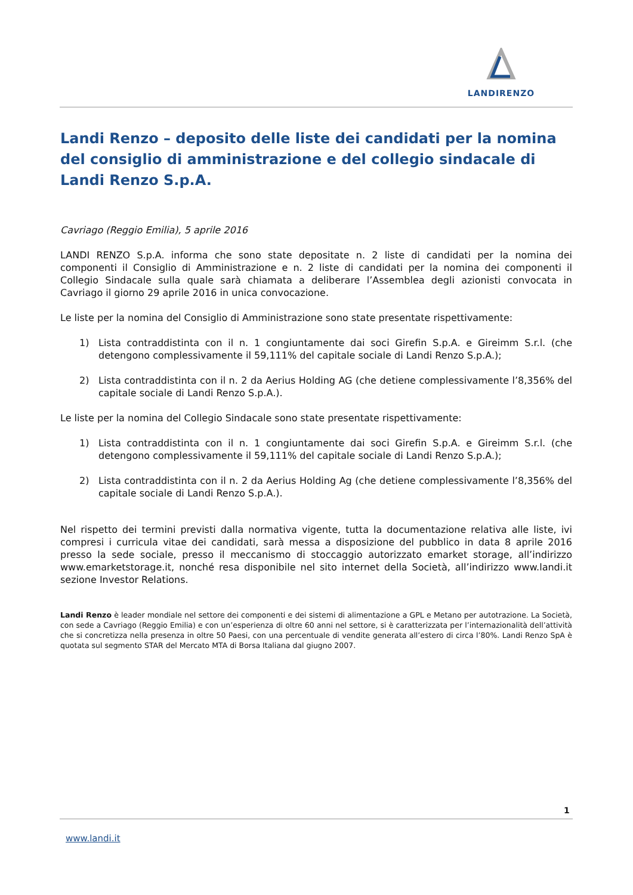LANDIRENZO
Landi Renzo – deposito delle liste dei candidati per la nomina del consiglio di amministrazione e del collegio sindacale di Landi Renzo S.p.A.
Cavriago (Reggio Emilia), 5 aprile 2016
LANDI RENZO S.p.A. informa che sono state depositate n. 2 liste di candidati per la nomina dei componenti il Consiglio di Amministrazione e n. 2 liste di candidati per la nomina dei componenti il Collegio Sindacale sulla quale sarà chiamata a deliberare l’Assemblea degli azionisti convocata in Cavriago il giorno 29 aprile 2016 in unica convocazione.
Le liste per la nomina del Consiglio di Amministrazione sono state presentate rispettivamente:
1) Lista contraddistinta con il n. 1 congiuntamente dai soci Girefin S.p.A. e Gireimm S.r.l. (che detengono complessivamente il 59,111% del capitale sociale di Landi Renzo S.p.A.);
2) Lista contraddistinta con il n. 2 da Aerius Holding AG (che detiene complessivamente l’8,356% del capitale sociale di Landi Renzo S.p.A.).
Le liste per la nomina del Collegio Sindacale sono state presentate rispettivamente:
1) Lista contraddistinta con il n. 1 congiuntamente dai soci Girefin S.p.A. e Gireimm S.r.l. (che detengono complessivamente il 59,111% del capitale sociale di Landi Renzo S.p.A.);
2) Lista contraddistinta con il n. 2 da Aerius Holding Ag (che detiene complessivamente l’8,356% del capitale sociale di Landi Renzo S.p.A.).
Nel rispetto dei termini previsti dalla normativa vigente, tutta la documentazione relativa alle liste, ivi compresi i curricula vitae dei candidati, sarà messa a disposizione del pubblico in data 8 aprile 2016 presso la sede sociale, presso il meccanismo di stoccaggio autorizzato emarket storage, all’indirizzo www.emarketstorage.it, nonché resa disponibile nel sito internet della Società, all’indirizzo www.landi.it sezione Investor Relations.
Landi Renzo è leader mondiale nel settore dei componenti e dei sistemi di alimentazione a GPL e Metano per autotrazione. La Società, con sede a Cavriago (Reggio Emilia) e con un’esperienza di oltre 60 anni nel settore, si è caratterizzata per l’internazionalità dell’attività che si concretizza nella presenza in oltre 50 Paesi, con una percentuale di vendite generata all’estero di circa l’80%. Landi Renzo SpA è quotata sul segmento STAR del Mercato MTA di Borsa Italiana dal giugno 2007.
1
www.landi.it